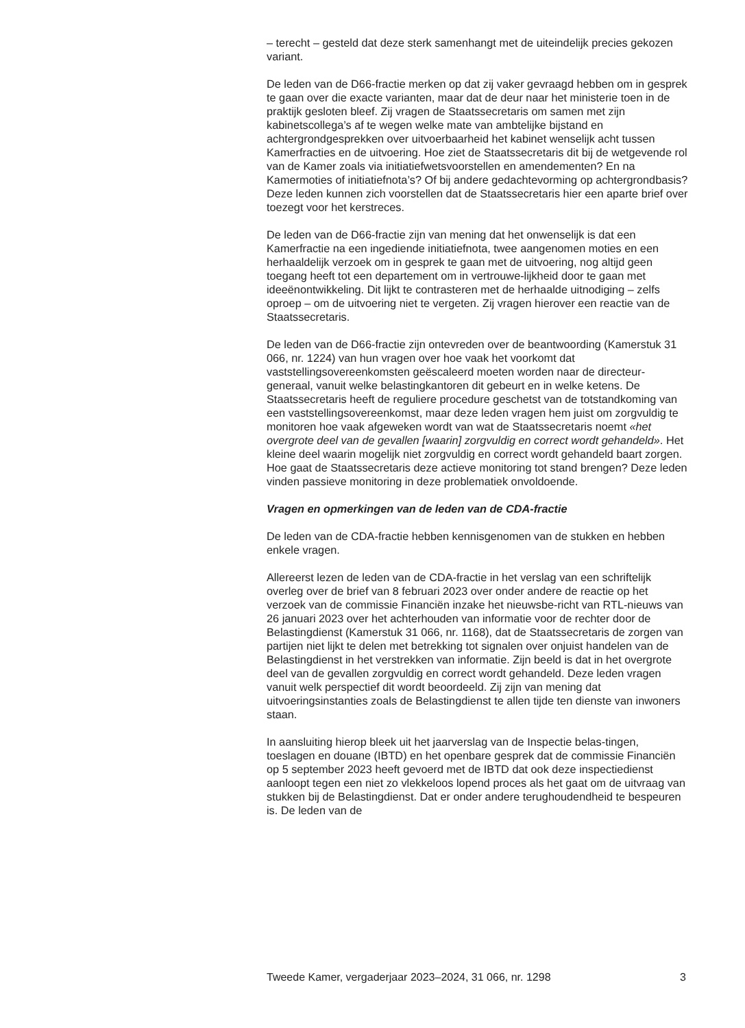– terecht – gesteld dat deze sterk samenhangt met de uiteindelijk precies gekozen variant.
De leden van de D66-fractie merken op dat zij vaker gevraagd hebben om in gesprek te gaan over die exacte varianten, maar dat de deur naar het ministerie toen in de praktijk gesloten bleef. Zij vragen de Staatssecretaris om samen met zijn kabinetscollega’s af te wegen welke mate van ambtelijke bijstand en achtergrondgesprekken over uitvoerbaarheid het kabinet wenselijk acht tussen Kamerfracties en de uitvoering. Hoe ziet de Staatssecretaris dit bij de wetgevende rol van de Kamer zoals via initiatiefwetsvoorstellen en amendementen? En na Kamermoties of initiatiefnota’s? Of bij andere gedachtevorming op achtergrondbasis? Deze leden kunnen zich voorstellen dat de Staatssecretaris hier een aparte brief over toezegt voor het kerstreces.
De leden van de D66-fractie zijn van mening dat het onwenselijk is dat een Kamerfractie na een ingediende initiatiefnota, twee aangenomen moties en een herhaaldelijk verzoek om in gesprek te gaan met de uitvoering, nog altijd geen toegang heeft tot een departement om in vertrouwe-lijkheid door te gaan met ideeënontwikkeling. Dit lijkt te contrasteren met de herhaalde uitnodiging – zelfs oproep – om de uitvoering niet te vergeten. Zij vragen hierover een reactie van de Staatssecretaris.
De leden van de D66-fractie zijn ontevreden over de beantwoording (Kamerstuk 31 066, nr. 1224) van hun vragen over hoe vaak het voorkomt dat vaststellingsovereenkomsten geëscaleerd moeten worden naar de directeur-generaal, vanuit welke belastingkantoren dit gebeurt en in welke ketens. De Staatssecretaris heeft de reguliere procedure geschetst van de totstandkoming van een vaststellingsovereenkomst, maar deze leden vragen hem juist om zorgvuldig te monitoren hoe vaak afgeweken wordt van wat de Staatssecretaris noemt «het overgrote deel van de gevallen [waarin] zorgvuldig en correct wordt gehandeld». Het kleine deel waarin mogelijk niet zorgvuldig en correct wordt gehandeld baart zorgen. Hoe gaat de Staatssecretaris deze actieve monitoring tot stand brengen? Deze leden vinden passieve monitoring in deze problematiek onvoldoende.
Vragen en opmerkingen van de leden van de CDA-fractie
De leden van de CDA-fractie hebben kennisgenomen van de stukken en hebben enkele vragen.
Allereerst lezen de leden van de CDA-fractie in het verslag van een schriftelijk overleg over de brief van 8 februari 2023 over onder andere de reactie op het verzoek van de commissie Financiën inzake het nieuwsbe-richt van RTL-nieuws van 26 januari 2023 over het achterhouden van informatie voor de rechter door de Belastingdienst (Kamerstuk 31 066, nr. 1168), dat de Staatssecretaris de zorgen van partijen niet lijkt te delen met betrekking tot signalen over onjuist handelen van de Belastingdienst in het verstrekken van informatie. Zijn beeld is dat in het overgrote deel van de gevallen zorgvuldig en correct wordt gehandeld. Deze leden vragen vanuit welk perspectief dit wordt beoordeeld. Zij zijn van mening dat uitvoeringsinstanties zoals de Belastingdienst te allen tijde ten dienste van inwoners staan.
In aansluiting hierop bleek uit het jaarverslag van de Inspectie belas-tingen, toeslagen en douane (IBTD) en het openbare gesprek dat de commissie Financiën op 5 september 2023 heeft gevoerd met de IBTD dat ook deze inspectiedienst aanloopt tegen een niet zo vlekkeloos lopend proces als het gaat om de uitvraag van stukken bij de Belastingdienst. Dat er onder andere terughoudendheid te bespeuren is. De leden van de
Tweede Kamer, vergaderjaar 2023–2024, 31 066, nr. 1298 3